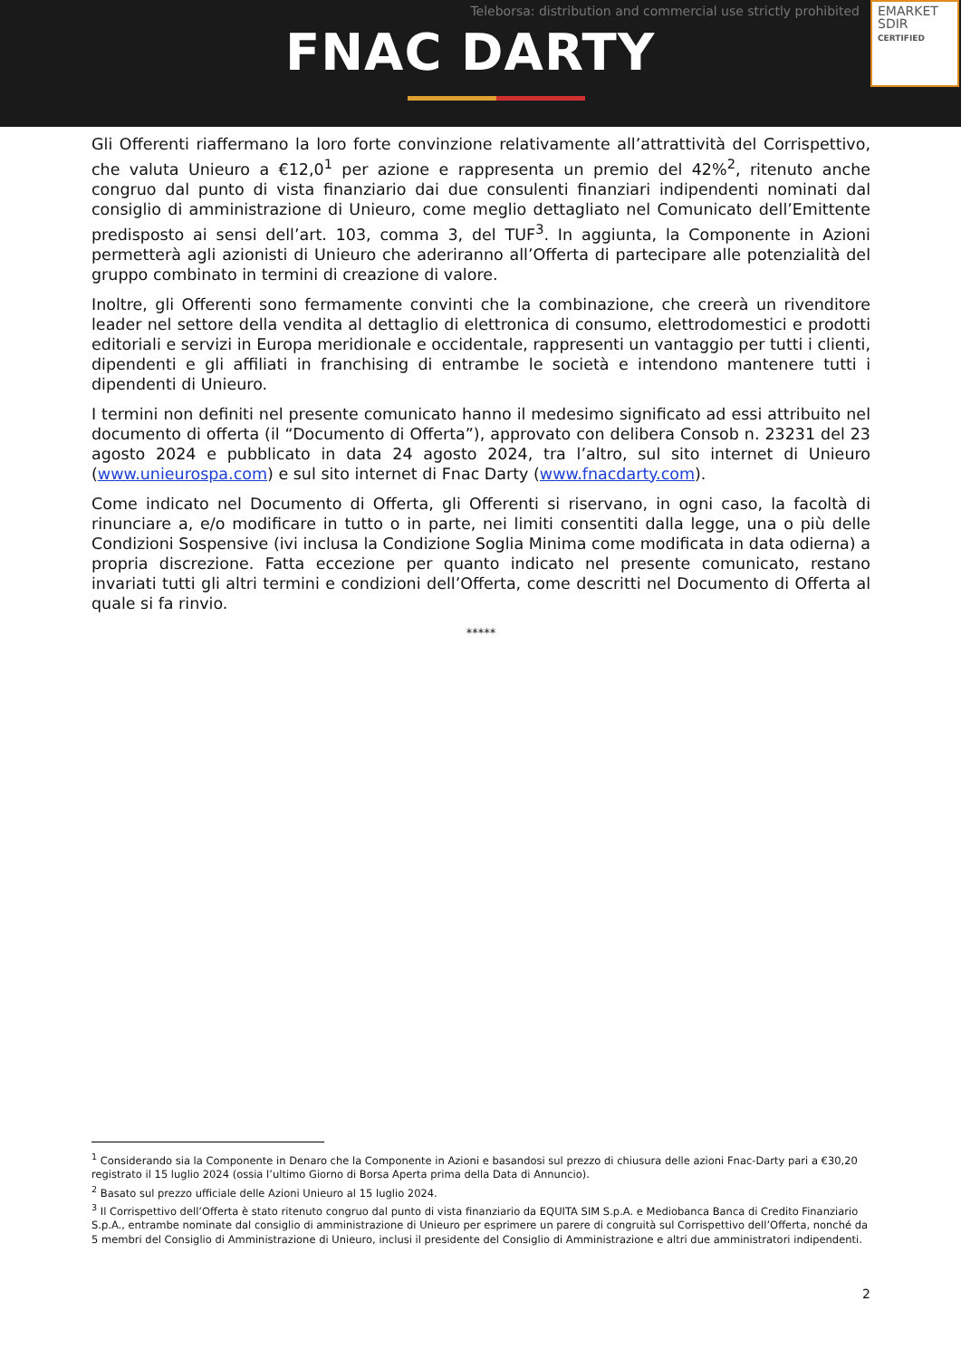Teleborsa: distribution and commercial use strictly prohibited
FNAC DARTY
EMARKET
SDIR
CERTIFIED
Gli Offerenti riaffermano la loro forte convinzione relativamente all’attrattività del Corrispettivo, che valuta Unieuro a €12,0<sup>1</sup> per azione e rappresenta un premio del 42%<sup>2</sup>, ritenuto anche congruo dal punto di vista finanziario dai due consulenti finanziari indipendenti nominati dal consiglio di amministrazione di Unieuro, come meglio dettagliato nel Comunicato dell’Emittente predisposto ai sensi dell’art. 103, comma 3, del TUF<sup>3</sup>. In aggiunta, la Componente in Azioni permetterà agli azionisti di Unieuro che aderiranno all’Offerta di partecipare alle potenzialità del gruppo combinato in termini di creazione di valore.
Inoltre, gli Offerenti sono fermamente convinti che la combinazione, che creerà un rivenditore leader nel settore della vendita al dettaglio di elettronica di consumo, elettrodomestici e prodotti editoriali e servizi in Europa meridionale e occidentale, rappresenti un vantaggio per tutti i clienti, dipendenti e gli affiliati in franchising di entrambe le società e intendono mantenere tutti i dipendenti di Unieuro.
I termini non definiti nel presente comunicato hanno il medesimo significato ad essi attribuito nel documento di offerta (il “Documento di Offerta”), approvato con delibera Consob n. 23231 del 23 agosto 2024 e pubblicato in data 24 agosto 2024, tra l’altro, sul sito internet di Unieuro (www.unieurospa.com) e sul sito internet di Fnac Darty (www.fnacdarty.com).
Come indicato nel Documento di Offerta, gli Offerenti si riservano, in ogni caso, la facoltà di rinunciare a, e/o modificare in tutto o in parte, nei limiti consentiti dalla legge, una o più delle Condizioni Sospensive (ivi inclusa la Condizione Soglia Minima come modificata in data odierna) a propria discrezione. Fatta eccezione per quanto indicato nel presente comunicato, restano invariati tutti gli altri termini e condizioni dell’Offerta, come descritti nel Documento di Offerta al quale si fa rinvio.
*****
<sup>1</sup> Considerando sia la Componente in Denaro che la Componente in Azioni e basandosi sul prezzo di chiusura delle azioni Fnac-Darty pari a €30,20 registrato il 15 luglio 2024 (ossia l’ultimo Giorno di Borsa Aperta prima della Data di Annuncio).
<sup>2</sup> Basato sul prezzo ufficiale delle Azioni Unieuro al 15 luglio 2024.
<sup>3</sup> Il Corrispettivo dell’Offerta è stato ritenuto congruo dal punto di vista finanziario da EQUITA SIM S.p.A. e Mediobanca Banca di Credito Finanziario S.p.A., entrambe nominate dal consiglio di amministrazione di Unieuro per esprimere un parere di congruità sul Corrispettivo dell’Offerta, nonché da 5 membri del Consiglio di Amministrazione di Unieuro, inclusi il presidente del Consiglio di Amministrazione e altri due amministratori indipendenti.
2